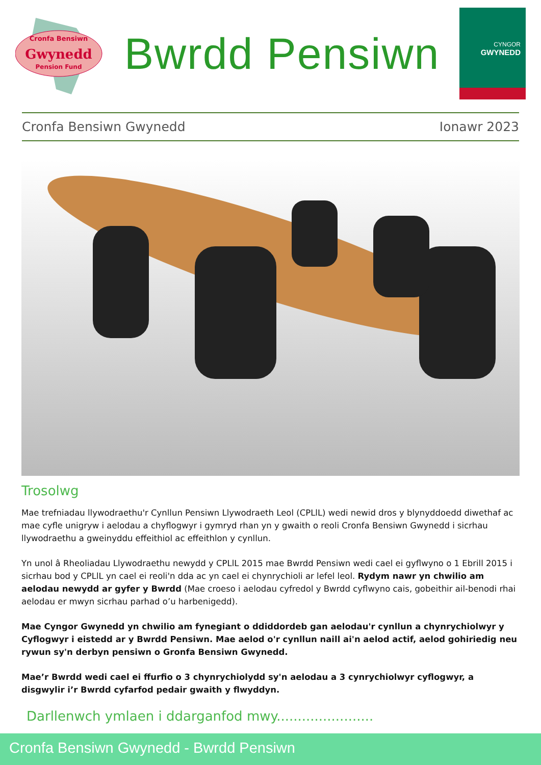Cronfa Bensiwn
Gwynedd
Pension Fund
Bwrdd Pensiwn
CYNGOR
GWYNEDD
Cronfa Bensiwn Gwynedd Ionawr 2023
Trosolwg
Mae trefniadau llywodraethu'r Cynllun Pensiwn Llywodraeth Leol (CPLlL) wedi newid dros y blynyddoedd diwethaf ac mae cyfle unigryw i aelodau a chyflogwyr i gymryd rhan yn y gwaith o reoli Cronfa Bensiwn Gwynedd i sicrhau llywodraethu a gweinyddu effeithiol ac effeithlon y cynllun.
Yn unol â Rheoliadau Llywodraethu newydd y CPLlL 2015 mae Bwrdd Pensiwn wedi cael ei gyflwyno o 1 Ebrill 2015 i sicrhau bod y CPLlL yn cael ei reoli'n dda ac yn cael ei chynrychioli ar lefel leol. Rydym nawr yn chwilio am aelodau newydd ar gyfer y Bwrdd (Mae croeso i aelodau cyfredol y Bwrdd cyflwyno cais, gobeithir ail-benodi rhai aelodau er mwyn sicrhau parhad o’u harbenigedd).
Mae Cyngor Gwynedd yn chwilio am fynegiant o ddiddordeb gan aelodau'r cynllun a chynrychiolwyr y Cyflogwyr i eistedd ar y Bwrdd Pensiwn. Mae aelod o'r cynllun naill ai'n aelod actif, aelod gohiriedig neu rywun sy'n derbyn pensiwn o Gronfa Bensiwn Gwynedd.
Mae’r Bwrdd wedi cael ei ffurfio o 3 chynrychiolydd sy'n aelodau a 3 cynrychiolwyr cyflogwyr, a disgwylir i’r Bwrdd cyfarfod pedair gwaith y flwyddyn.
Darllenwch ymlaen i ddarganfod mwy.......................
Cronfa Bensiwn Gwynedd - Bwrdd Pensiwn